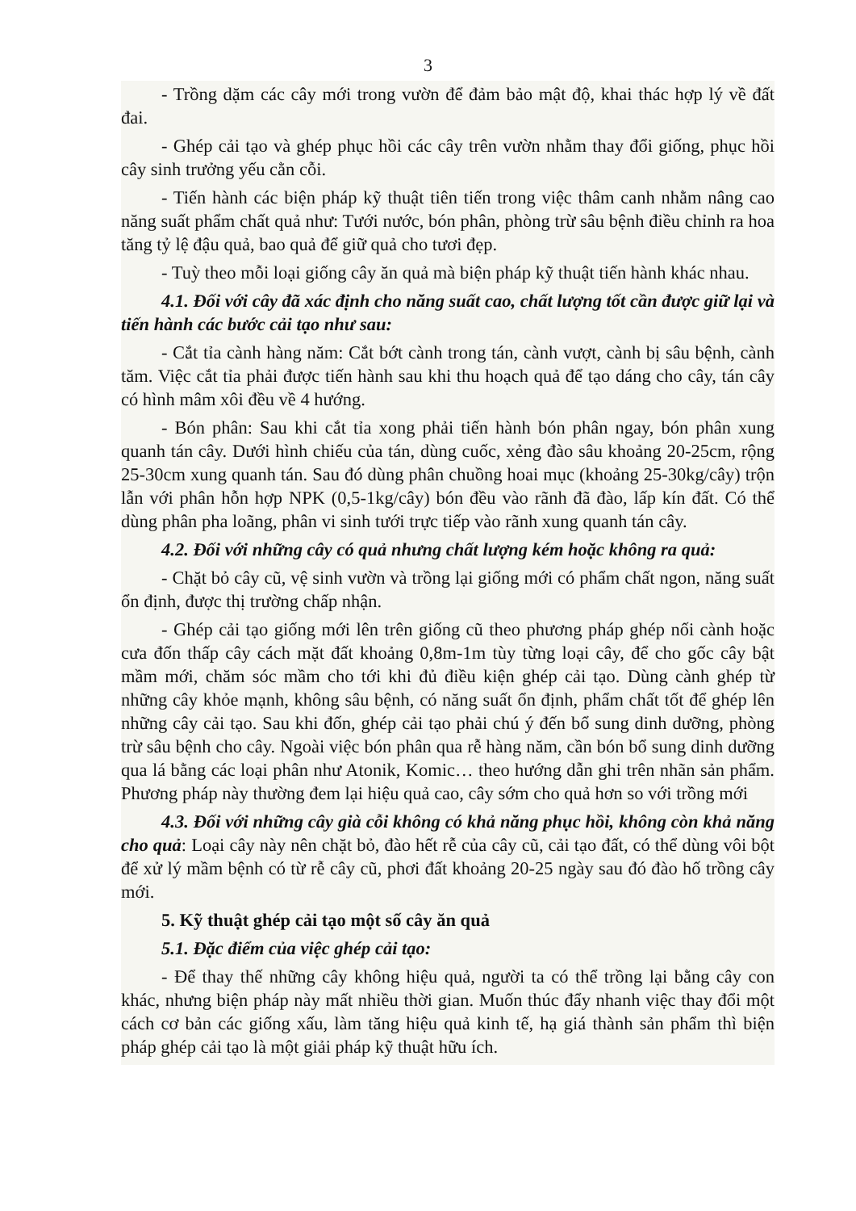3
- Trồng dặm các cây mới trong vườn để đảm bảo mật độ, khai thác hợp lý về đất đai.
- Ghép cải tạo và ghép phục hồi các cây trên vườn nhằm thay đổi giống, phục hồi cây sinh trưởng yếu cằn cỗi.
- Tiến hành các biện pháp kỹ thuật tiên tiến trong việc thâm canh nhằm nâng cao năng suất phẩm chất quả như: Tưới nước, bón phân, phòng trừ sâu bệnh điều chỉnh ra hoa tăng tỷ lệ đậu quả, bao quả để giữ quả cho tươi đẹp.
- Tuỳ theo mỗi loại giống cây ăn quả mà biện pháp kỹ thuật tiến hành khác nhau.
4.1. Đối với cây đã xác định cho năng suất cao, chất lượng tốt cần được giữ lại và tiến hành các bước cải tạo như sau:
- Cắt tỉa cành hàng năm: Cắt bớt cành trong tán, cành vượt, cành bị sâu bệnh, cành tăm. Việc cắt tỉa phải được tiến hành sau khi thu hoạch quả để tạo dáng cho cây, tán cây có hình mâm xôi đều về 4 hướng.
- Bón phân: Sau khi cắt tỉa xong phải tiến hành bón phân ngay, bón phân xung quanh tán cây. Dưới hình chiếu của tán, dùng cuốc, xẻng đào sâu khoảng 20-25cm, rộng 25-30cm xung quanh tán. Sau đó dùng phân chuồng hoai mục (khoảng 25-30kg/cây) trộn lẫn với phân hỗn hợp NPK (0,5-1kg/cây) bón đều vào rãnh đã đào, lấp kín đất. Có thể dùng phân pha loãng, phân vi sinh tưới trực tiếp vào rãnh xung quanh tán cây.
4.2. Đối với những cây có quả nhưng chất lượng kém hoặc không ra quả:
- Chặt bỏ cây cũ, vệ sinh vườn và trồng lại giống mới có phẩm chất ngon, năng suất ổn định, được thị trường chấp nhận.
- Ghép cải tạo giống mới lên trên giống cũ theo phương pháp ghép nối cành hoặc cưa đốn thấp cây cách mặt đất khoảng 0,8m-1m tùy từng loại cây, để cho gốc cây bật mầm mới, chăm sóc mầm cho tới khi đủ điều kiện ghép cải tạo. Dùng cành ghép từ những cây khỏe mạnh, không sâu bệnh, có năng suất ổn định, phẩm chất tốt để ghép lên những cây cải tạo. Sau khi đốn, ghép cải tạo phải chú ý đến bổ sung dinh dưỡng, phòng trừ sâu bệnh cho cây. Ngoài việc bón phân qua rễ hàng năm, cần bón bổ sung dinh dưỡng qua lá bằng các loại phân như Atonik, Komic… theo hướng dẫn ghi trên nhãn sản phẩm. Phương pháp này thường đem lại hiệu quả cao, cây sớm cho quả hơn so với trồng mới
4.3. Đối với những cây già cỗi không có khả năng phục hồi, không còn khả năng cho quả: Loại cây này nên chặt bỏ, đào hết rễ của cây cũ, cải tạo đất, có thể dùng vôi bột để xử lý mầm bệnh có từ rễ cây cũ, phơi đất khoảng 20-25 ngày sau đó đào hố trồng cây mới.
5. Kỹ thuật ghép cải tạo một số cây ăn quả
5.1. Đặc điểm của việc ghép cải tạo:
- Để thay thế những cây không hiệu quả, người ta có thể trồng lại bằng cây con khác, nhưng biện pháp này mất nhiều thời gian. Muốn thúc đẩy nhanh việc thay đổi một cách cơ bản các giống xấu, làm tăng hiệu quả kinh tế, hạ giá thành sản phẩm thì biện pháp ghép cải tạo là một giải pháp kỹ thuật hữu ích.